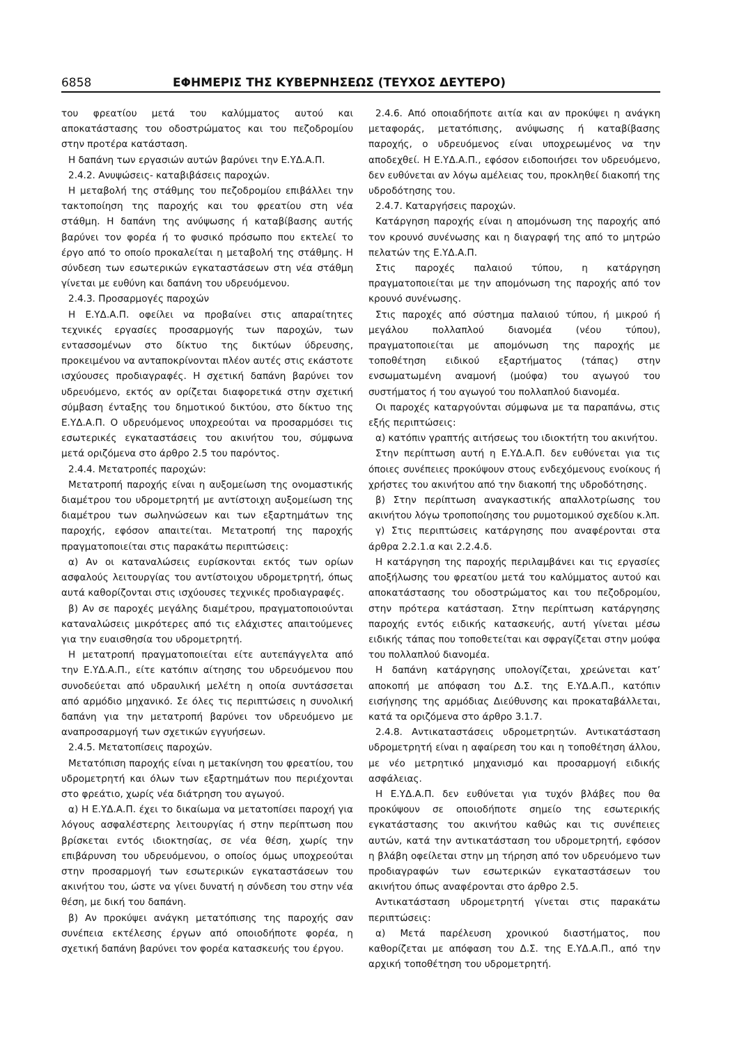6858 ΕΦΗΜΕΡΙΣ ΤΗΣ ΚΥΒΕΡΝΗΣΕΩΣ (ΤΕΥΧΟΣ ΔΕΥΤΕΡΟ)
του φρεατίου μετά του καλύμματος αυτού και αποκατάστασης του οδοστρώματος και του πεζοδρομίου στην προτέρα κατάσταση.
Η δαπάνη των εργασιών αυτών βαρύνει την Ε.ΥΔ.Α.Π.
2.4.2. Ανυψώσεις- καταβιβάσεις παροχών.
Η μεταβολή της στάθμης του πεζοδρομίου επιβάλλει την τακτοποίηση της παροχής και του φρεατίου στη νέα στάθμη. Η δαπάνη της ανύψωσης ή καταβίβασης αυτής βαρύνει τον φορέα ή το φυσικό πρόσωπο που εκτελεί το έργο από το οποίο προκαλείται η μεταβολή της στάθμης. Η σύνδεση των εσωτερικών εγκαταστάσεων στη νέα στάθμη γίνεται με ευθύνη και δαπάνη του υδρευόμενου.
2.4.3. Προσαρμογές παροχών
Η Ε.ΥΔ.Α.Π. οφείλει να προβαίνει στις απαραίτητες τεχνικές εργασίες προσαρμογής των παροχών, των εντασσομένων στο δίκτυο της δικτύων ύδρευσης, προκειμένου να ανταποκρίνονται πλέον αυτές στις εκάστοτε ισχύουσες προδιαγραφές. Η σχετική δαπάνη βαρύνει τον υδρευόμενο, εκτός αν ορίζεται διαφορετικά στην σχετική σύμβαση ένταξης του δημοτικού δικτύου, στο δίκτυο της Ε.ΥΔ.Α.Π. Ο υδρευόμενος υποχρεούται να προσαρμόσει τις εσωτερικές εγκαταστάσεις του ακινήτου του, σύμφωνα μετά οριζόμενα στο άρθρο 2.5 του παρόντος.
2.4.4. Μετατροπές παροχών:
Μετατροπή παροχής είναι η αυξομείωση της ονομαστικής διαμέτρου του υδρομετρητή με αντίστοιχη αυξομείωση της διαμέτρου των σωληνώσεων και των εξαρτημάτων της παροχής, εφόσον απαιτείται. Μετατροπή της παροχής πραγματοποιείται στις παρακάτω περιπτώσεις:
α) Αν οι καταναλώσεις ευρίσκονται εκτός των ορίων ασφαλούς λειτουργίας του αντίστοιχου υδρομετρητή, όπως αυτά καθορίζονται στις ισχύουσες τεχνικές προδιαγραφές.
β) Αν σε παροχές μεγάλης διαμέτρου, πραγματοποιούνται καταναλώσεις μικρότερες από τις ελάχιστες απαιτούμενες για την ευαισθησία του υδρομετρητή.
Η μετατροπή πραγματοποιείται είτε αυτεπάγγελτα από την Ε.ΥΔ.Α.Π., είτε κατόπιν αίτησης του υδρευόμενου που συνοδεύεται από υδραυλική μελέτη η οποία συντάσσεται από αρμόδιο μηχανικό. Σε όλες τις περιπτώσεις η συνολική δαπάνη για την μετατροπή βαρύνει τον υδρευόμενο με αναπροσαρμογή των σχετικών εγγυήσεων.
2.4.5. Μετατοπίσεις παροχών.
Μετατόπιση παροχής είναι η μετακίνηση του φρεατίου, του υδρομετρητή και όλων των εξαρτημάτων που περιέχονται στο φρεάτιο, χωρίς νέα διάτρηση του αγωγού.
α) Η Ε.ΥΔ.Α.Π. έχει το δικαίωμα να μετατοπίσει παροχή για λόγους ασφαλέστερης λειτουργίας ή στην περίπτωση που βρίσκεται εντός ιδιοκτησίας, σε νέα θέση, χωρίς την επιβάρυνση του υδρευόμενου, ο οποίος όμως υποχρεούται στην προσαρμογή των εσωτερικών εγκαταστάσεων του ακινήτου του, ώστε να γίνει δυνατή η σύνδεση του στην νέα θέση, με δική του δαπάνη.
β) Αν προκύψει ανάγκη μετατόπισης της παροχής σαν συνέπεια εκτέλεσης έργων από οποιοδήποτε φορέα, η σχετική δαπάνη βαρύνει τον φορέα κατασκευής του έργου.
2.4.6. Από οποιαδήποτε αιτία και αν προκύψει η ανάγκη μεταφοράς, μετατόπισης, ανύψωσης ή καταβίβασης παροχής, ο υδρευόμενος είναι υποχρεωμένος να την αποδεχθεί. Η Ε.ΥΔ.Α.Π., εφόσον ειδοποιήσει τον υδρευόμενο, δεν ευθύνεται αν λόγω αμέλειας του, προκληθεί διακοπή της υδροδότησης του.
2.4.7. Καταργήσεις παροχών.
Κατάργηση παροχής είναι η απομόνωση της παροχής από τον κρουνό συνένωσης και η διαγραφή της από το μητρώο πελατών της Ε.ΥΔ.Α.Π.
Στις παροχές παλαιού τύπου, η κατάργηση πραγματοποιείται με την απομόνωση της παροχής από τον κρουνό συνένωσης.
Στις παροχές από σύστημα παλαιού τύπου, ή μικρού ή μεγάλου πολλαπλού διανομέα (νέου τύπου), πραγματοποιείται με απομόνωση της παροχής με τοποθέτηση ειδικού εξαρτήματος (τάπας) στην ενσωματωμένη αναμονή (μούφα) του αγωγού του συστήματος ή του αγωγού του πολλαπλού διανομέα.
Οι παροχές καταργούνται σύμφωνα με τα παραπάνω, στις εξής περιπτώσεις:
α) κατόπιν γραπτής αιτήσεως του ιδιοκτήτη του ακινήτου.
Στην περίπτωση αυτή η Ε.ΥΔ.Α.Π. δεν ευθύνεται για τις όποιες συνέπειες προκύψουν στους ενδεχόμενους ενοίκους ή χρήστες του ακινήτου από την διακοπή της υδροδότησης.
β) Στην περίπτωση αναγκαστικής απαλλοτρίωσης του ακινήτου λόγω τροποποίησης του ρυμοτομικού σχεδίου κ.λπ.
γ) Στις περιπτώσεις κατάργησης που αναφέρονται στα άρθρα 2.2.1.α και 2.2.4.δ.
Η κατάργηση της παροχής περιλαμβάνει και τις εργασίες αποξήλωσης του φρεατίου μετά του καλύμματος αυτού και αποκατάστασης του οδοστρώματος και του πεζοδρομίου, στην πρότερα κατάσταση. Στην περίπτωση κατάργησης παροχής εντός ειδικής κατασκευής, αυτή γίνεται μέσω ειδικής τάπας που τοποθετείται και σφραγίζεται στην μούφα του πολλαπλού διανομέα.
Η δαπάνη κατάργησης υπολογίζεται, χρεώνεται κατ’ αποκοπή με απόφαση του Δ.Σ. της Ε.ΥΔ.Α.Π., κατόπιν εισήγησης της αρμόδιας Διεύθυνσης και προκαταβάλλεται, κατά τα οριζόμενα στο άρθρο 3.1.7.
2.4.8. Αντικαταστάσεις υδρομετρητών. Αντικατάσταση υδρομετρητή είναι η αφαίρεση του και η τοποθέτηση άλλου, με νέο μετρητικό μηχανισμό και προσαρμογή ειδικής ασφάλειας.
Η Ε.ΥΔ.Α.Π. δεν ευθύνεται για τυχόν βλάβες που θα προκύψουν σε οποιοδήποτε σημείο της εσωτερικής εγκατάστασης του ακινήτου καθώς και τις συνέπειες αυτών, κατά την αντικατάσταση του υδρομετρητή, εφόσον η βλάβη οφείλεται στην μη τήρηση από τον υδρευόμενο των προδιαγραφών των εσωτερικών εγκαταστάσεων του ακινήτου όπως αναφέρονται στο άρθρο 2.5.
Αντικατάσταση υδρομετρητή γίνεται στις παρακάτω περιπτώσεις:
α) Μετά παρέλευση χρονικού διαστήματος, που καθορίζεται με απόφαση του Δ.Σ. της Ε.ΥΔ.Α.Π., από την αρχική τοποθέτηση του υδρομετρητή.